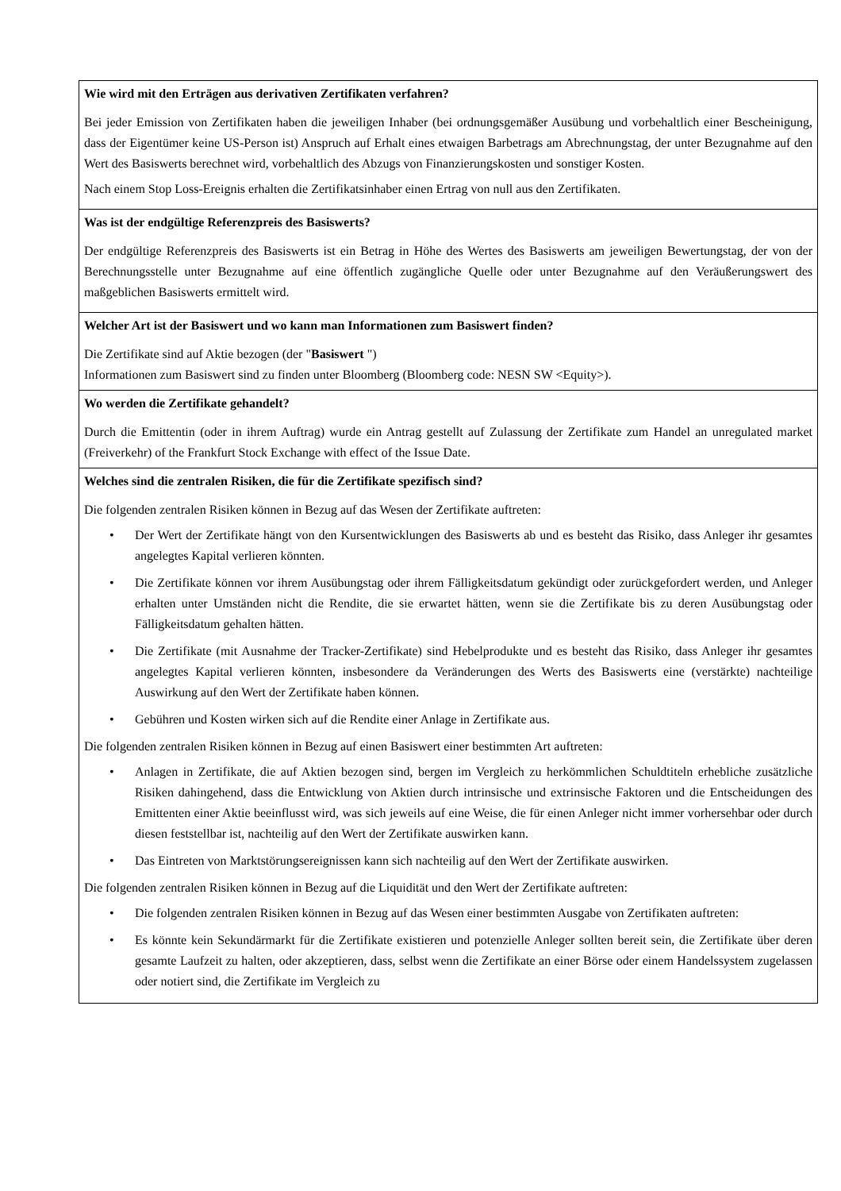| Wie wird mit den Erträgen aus derivativen Zertifikaten verfahren? Bei jeder Emission von Zertifikaten haben die jeweiligen Inhaber (bei ordnungsgemäßer Ausübung und vorbehaltlich einer Bescheinigung, dass der Eigentümer keine US-Person ist) Anspruch auf Erhalt eines etwaigen Barbetrags am Abrechnungstag, der unter Bezugnahme auf den Wert des Basiswerts berechnet wird, vorbehaltlich des Abzugs von Finanzierungskosten und sonstiger Kosten. Nach einem Stop Loss-Ereignis erhalten die Zertifikatsinhaber einen Ertrag von null aus den Zertifikaten. |
| Was ist der endgültige Referenzpreis des Basiswerts? Der endgültige Referenzpreis des Basiswerts ist ein Betrag in Höhe des Wertes des Basiswerts am jeweiligen Bewertungstag, der von der Berechnungsstelle unter Bezugnahme auf eine öffentlich zugängliche Quelle oder unter Bezugnahme auf den Veräußerungswert des maßgeblichen Basiswerts ermittelt wird. |
| Welcher Art ist der Basiswert und wo kann man Informationen zum Basiswert finden? Die Zertifikate sind auf Aktie bezogen (der " Basiswert ") Informationen zum Basiswert sind zu finden unter Bloomberg (Bloomberg code: NESN SW <Equity>). |
| Wo werden die Zertifikate gehandelt? Durch die Emittentin (oder in ihrem Auftrag) wurde ein Antrag gestellt auf Zulassung der Zertifikate zum Handel an unregulated market (Freiverkehr) of the Frankfurt Stock Exchange with effect of the Issue Date. |
| Welches sind die zentralen Risiken, die für die Zertifikate spezifisch sind? Die folgenden zentralen Risiken können in Bezug auf das Wesen der Zertifikate auftreten: • Der Wert der Zertifikate hängt von den Kursentwicklungen des Basiswerts ab und es besteht das Risiko, dass Anleger ihr gesamtes angelegtes Kapital verlieren könnten. • Die Zertifikate können vor ihrem Ausübungstag oder ihrem Fälligkeitsdatum gekündigt oder zurückgefordert werden, und Anleger erhalten unter Umständen nicht die Rendite, die sie erwartet hätten, wenn sie die Zertifikate bis zu deren Ausübungstag oder Fälligkeitsdatum gehalten hätten. • Die Zertifikate (mit Ausnahme der Tracker-Zertifikate) sind Hebelprodukte und es besteht das Risiko, dass Anleger ihr gesamtes angelegtes Kapital verlieren könnten, insbesondere da Veränderungen des Werts des Basiswerts eine (verstärkte) nachteilige Auswirkung auf den Wert der Zertifikate haben können. • Gebühren und Kosten wirken sich auf die Rendite einer Anlage in Zertifikate aus. Die folgenden zentralen Risiken können in Bezug auf einen Basiswert einer bestimmten Art auftreten: • Anlagen in Zertifikate, die auf Aktien bezogen sind, bergen im Vergleich zu herkömmlichen Schuldtiteln erhebliche zusätzliche Risiken dahingehend, dass die Entwicklung von Aktien durch intrinsische und extrinsische Faktoren und die Entscheidungen des Emittenten einer Aktie beeinflusst wird, was sich jeweils auf eine Weise, die für einen Anleger nicht immer vorhersehbar oder durch diesen feststellbar ist, nachteilig auf den Wert der Zertifikate auswirken kann. • Das Eintreten von Marktstörungsereignissen kann sich nachteilig auf den Wert der Zertifikate auswirken. Die folgenden zentralen Risiken können in Bezug auf die Liquidität und den Wert der Zertifikate auftreten: • Die folgenden zentralen Risiken können in Bezug auf das Wesen einer bestimmten Ausgabe von Zertifikaten auftreten: • Es könnte kein Sekundärmarkt für die Zertifikate existieren und potenzielle Anleger sollten bereit sein, die Zertifikate über deren gesamte Laufzeit zu halten, oder akzeptieren, dass, selbst wenn die Zertifikate an einer Börse oder einem Handelssystem zugelassen oder notiert sind, die Zertifikate im Vergleich zu |